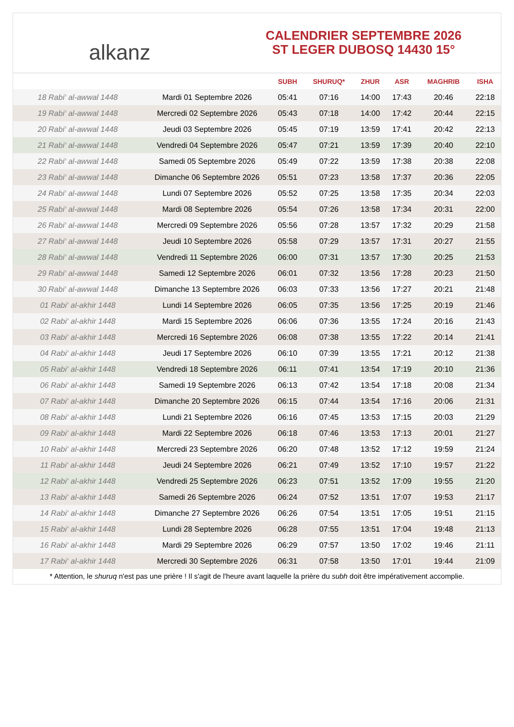alkanz
CALENDRIER SEPTEMBRE 2026
ST LEGER DUBOSQ 14430 15°
| | | SUBH | SHURUQ* | ZHUR | ASR | MAGHRIB | ISHA |
| --- | --- | --- | --- | --- | --- | --- | --- |
| 18 Rabi‘ al-awwal 1448 | Mardi 01 Septembre 2026 | 05:41 | 07:16 | 14:00 | 17:43 | 20:46 | 22:18 |
| 19 Rabi‘ al-awwal 1448 | Mercredi 02 Septembre 2026 | 05:43 | 07:18 | 14:00 | 17:42 | 20:44 | 22:15 |
| 20 Rabi‘ al-awwal 1448 | Jeudi 03 Septembre 2026 | 05:45 | 07:19 | 13:59 | 17:41 | 20:42 | 22:13 |
| 21 Rabi‘ al-awwal 1448 | Vendredi 04 Septembre 2026 | 05:47 | 07:21 | 13:59 | 17:39 | 20:40 | 22:10 |
| 22 Rabi‘ al-awwal 1448 | Samedi 05 Septembre 2026 | 05:49 | 07:22 | 13:59 | 17:38 | 20:38 | 22:08 |
| 23 Rabi‘ al-awwal 1448 | Dimanche 06 Septembre 2026 | 05:51 | 07:23 | 13:58 | 17:37 | 20:36 | 22:05 |
| 24 Rabi‘ al-awwal 1448 | Lundi 07 Septembre 2026 | 05:52 | 07:25 | 13:58 | 17:35 | 20:34 | 22:03 |
| 25 Rabi‘ al-awwal 1448 | Mardi 08 Septembre 2026 | 05:54 | 07:26 | 13:58 | 17:34 | 20:31 | 22:00 |
| 26 Rabi‘ al-awwal 1448 | Mercredi 09 Septembre 2026 | 05:56 | 07:28 | 13:57 | 17:32 | 20:29 | 21:58 |
| 27 Rabi‘ al-awwal 1448 | Jeudi 10 Septembre 2026 | 05:58 | 07:29 | 13:57 | 17:31 | 20:27 | 21:55 |
| 28 Rabi‘ al-awwal 1448 | Vendredi 11 Septembre 2026 | 06:00 | 07:31 | 13:57 | 17:30 | 20:25 | 21:53 |
| 29 Rabi‘ al-awwal 1448 | Samedi 12 Septembre 2026 | 06:01 | 07:32 | 13:56 | 17:28 | 20:23 | 21:50 |
| 30 Rabi‘ al-awwal 1448 | Dimanche 13 Septembre 2026 | 06:03 | 07:33 | 13:56 | 17:27 | 20:21 | 21:48 |
| 01 Rabi‘ al-akhir 1448 | Lundi 14 Septembre 2026 | 06:05 | 07:35 | 13:56 | 17:25 | 20:19 | 21:46 |
| 02 Rabi‘ al-akhir 1448 | Mardi 15 Septembre 2026 | 06:06 | 07:36 | 13:55 | 17:24 | 20:16 | 21:43 |
| 03 Rabi‘ al-akhir 1448 | Mercredi 16 Septembre 2026 | 06:08 | 07:38 | 13:55 | 17:22 | 20:14 | 21:41 |
| 04 Rabi‘ al-akhir 1448 | Jeudi 17 Septembre 2026 | 06:10 | 07:39 | 13:55 | 17:21 | 20:12 | 21:38 |
| 05 Rabi‘ al-akhir 1448 | Vendredi 18 Septembre 2026 | 06:11 | 07:41 | 13:54 | 17:19 | 20:10 | 21:36 |
| 06 Rabi‘ al-akhir 1448 | Samedi 19 Septembre 2026 | 06:13 | 07:42 | 13:54 | 17:18 | 20:08 | 21:34 |
| 07 Rabi‘ al-akhir 1448 | Dimanche 20 Septembre 2026 | 06:15 | 07:44 | 13:54 | 17:16 | 20:06 | 21:31 |
| 08 Rabi‘ al-akhir 1448 | Lundi 21 Septembre 2026 | 06:16 | 07:45 | 13:53 | 17:15 | 20:03 | 21:29 |
| 09 Rabi‘ al-akhir 1448 | Mardi 22 Septembre 2026 | 06:18 | 07:46 | 13:53 | 17:13 | 20:01 | 21:27 |
| 10 Rabi‘ al-akhir 1448 | Mercredi 23 Septembre 2026 | 06:20 | 07:48 | 13:52 | 17:12 | 19:59 | 21:24 |
| 11 Rabi‘ al-akhir 1448 | Jeudi 24 Septembre 2026 | 06:21 | 07:49 | 13:52 | 17:10 | 19:57 | 21:22 |
| 12 Rabi‘ al-akhir 1448 | Vendredi 25 Septembre 2026 | 06:23 | 07:51 | 13:52 | 17:09 | 19:55 | 21:20 |
| 13 Rabi‘ al-akhir 1448 | Samedi 26 Septembre 2026 | 06:24 | 07:52 | 13:51 | 17:07 | 19:53 | 21:17 |
| 14 Rabi‘ al-akhir 1448 | Dimanche 27 Septembre 2026 | 06:26 | 07:54 | 13:51 | 17:05 | 19:51 | 21:15 |
| 15 Rabi‘ al-akhir 1448 | Lundi 28 Septembre 2026 | 06:28 | 07:55 | 13:51 | 17:04 | 19:48 | 21:13 |
| 16 Rabi‘ al-akhir 1448 | Mardi 29 Septembre 2026 | 06:29 | 07:57 | 13:50 | 17:02 | 19:46 | 21:11 |
| 17 Rabi‘ al-akhir 1448 | Mercredi 30 Septembre 2026 | 06:31 | 07:58 | 13:50 | 17:01 | 19:44 | 21:09 |
* Attention, le shuruq n'est pas une prière ! Il s'agit de l'heure avant laquelle la prière du subh doit être impérativement accomplie.